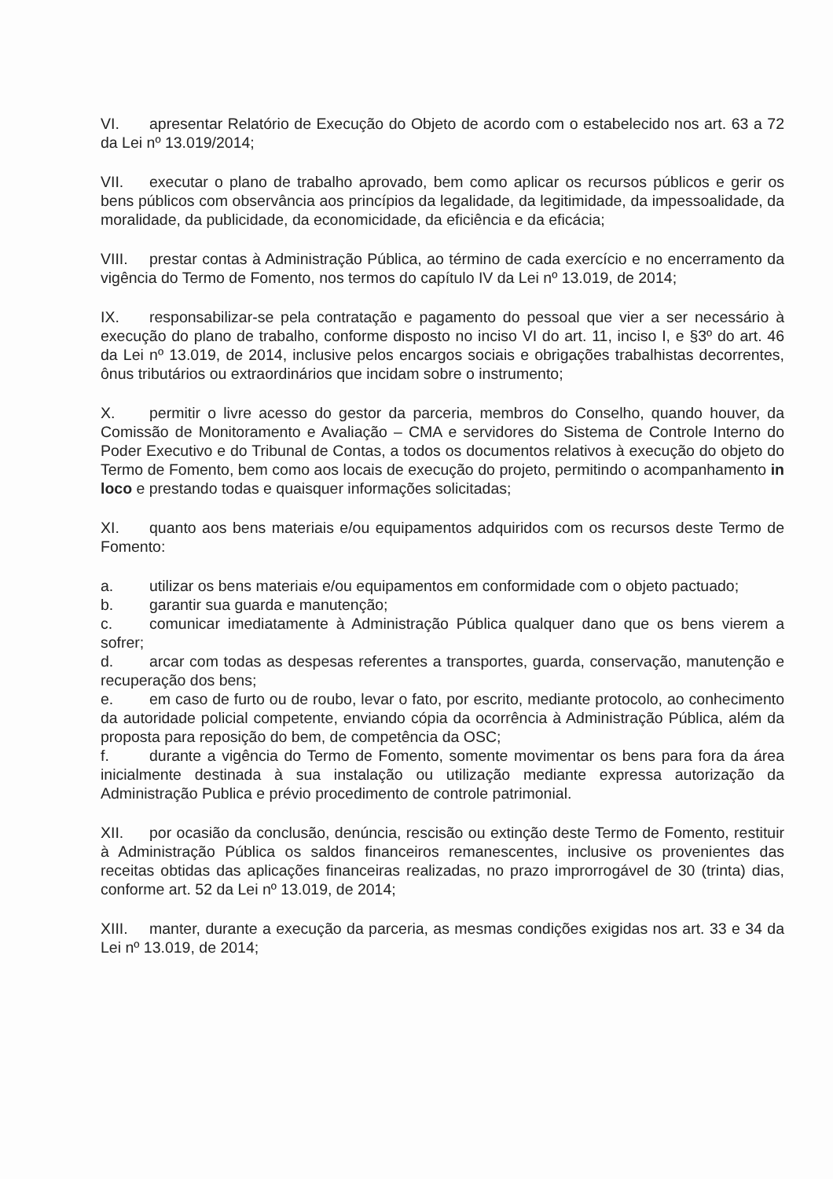VI. apresentar Relatório de Execução do Objeto de acordo com o estabelecido nos art. 63 a 72 da Lei nº 13.019/2014;
VII. executar o plano de trabalho aprovado, bem como aplicar os recursos públicos e gerir os bens públicos com observância aos princípios da legalidade, da legitimidade, da impessoalidade, da moralidade, da publicidade, da economicidade, da eficiência e da eficácia;
VIII. prestar contas à Administração Pública, ao término de cada exercício e no encerramento da vigência do Termo de Fomento, nos termos do capítulo IV da Lei nº 13.019, de 2014;
IX. responsabilizar-se pela contratação e pagamento do pessoal que vier a ser necessário à execução do plano de trabalho, conforme disposto no inciso VI do art. 11, inciso I, e §3º do art. 46 da Lei nº 13.019, de 2014, inclusive pelos encargos sociais e obrigações trabalhistas decorrentes, ônus tributários ou extraordinários que incidam sobre o instrumento;
X. permitir o livre acesso do gestor da parceria, membros do Conselho, quando houver, da Comissão de Monitoramento e Avaliação – CMA e servidores do Sistema de Controle Interno do Poder Executivo e do Tribunal de Contas, a todos os documentos relativos à execução do objeto do Termo de Fomento, bem como aos locais de execução do projeto, permitindo o acompanhamento in loco e prestando todas e quaisquer informações solicitadas;
XI. quanto aos bens materiais e/ou equipamentos adquiridos com os recursos deste Termo de Fomento:
a. utilizar os bens materiais e/ou equipamentos em conformidade com o objeto pactuado;
b. garantir sua guarda e manutenção;
c. comunicar imediatamente à Administração Pública qualquer dano que os bens vierem a sofrer;
d. arcar com todas as despesas referentes a transportes, guarda, conservação, manutenção e recuperação dos bens;
e. em caso de furto ou de roubo, levar o fato, por escrito, mediante protocolo, ao conhecimento da autoridade policial competente, enviando cópia da ocorrência à Administração Pública, além da proposta para reposição do bem, de competência da OSC;
f. durante a vigência do Termo de Fomento, somente movimentar os bens para fora da área inicialmente destinada à sua instalação ou utilização mediante expressa autorização da Administração Publica e prévio procedimento de controle patrimonial.
XII. por ocasião da conclusão, denúncia, rescisão ou extinção deste Termo de Fomento, restituir à Administração Pública os saldos financeiros remanescentes, inclusive os provenientes das receitas obtidas das aplicações financeiras realizadas, no prazo improrrogável de 30 (trinta) dias, conforme art. 52 da Lei nº 13.019, de 2014;
XIII. manter, durante a execução da parceria, as mesmas condições exigidas nos art. 33 e 34 da Lei nº 13.019, de 2014;